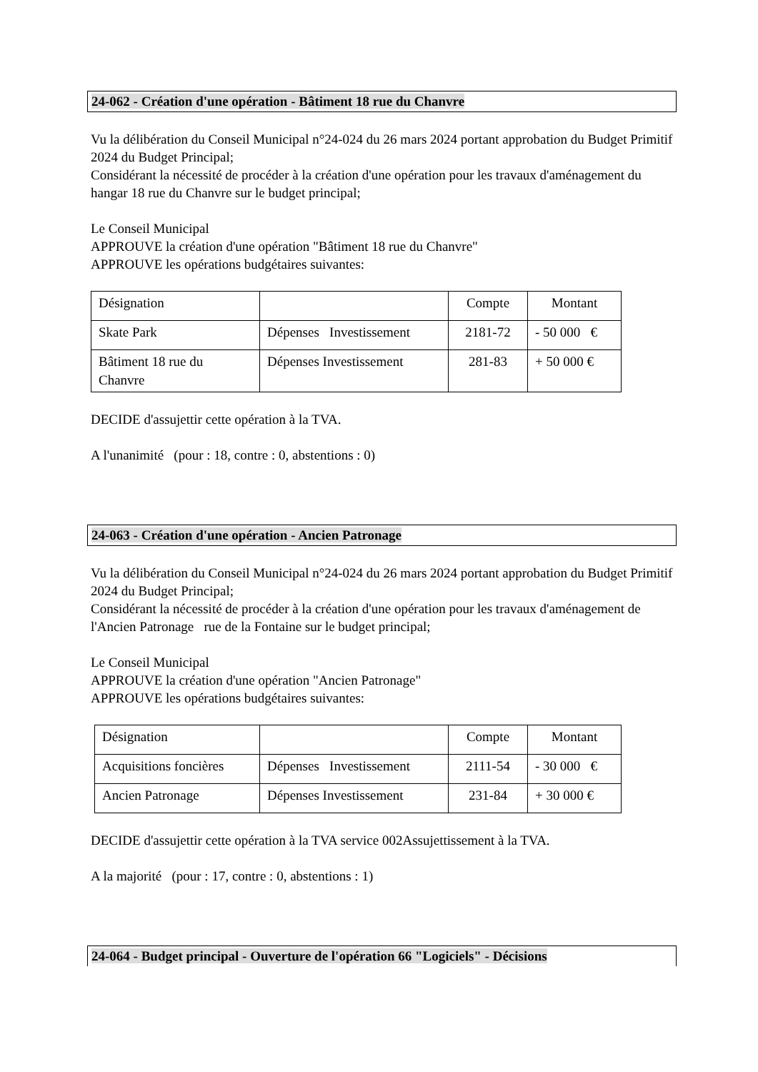24-062 - Création d'une opération - Bâtiment 18 rue du Chanvre
Vu la délibération du Conseil Municipal n°24-024 du 26 mars 2024 portant approbation du Budget Primitif 2024 du Budget Principal;
Considérant la nécessité de procéder à la création d'une opération pour les travaux d'aménagement du hangar 18 rue du Chanvre sur le budget principal;
Le Conseil Municipal
APPROUVE la création d'une opération "Bâtiment 18 rue du Chanvre"
APPROUVE les opérations budgétaires suivantes:
| Désignation | | Compte | Montant |
| Skate Park | Dépenses Investissement | 2181-72 | - 50 000 € |
| Bâtiment 18 rue du Chanvre | Dépenses Investissement | 281-83 | + 50 000 € |
DECIDE d'assujettir cette opération à la TVA.
A l'unanimité (pour : 18, contre : 0, abstentions : 0)
24-063 - Création d'une opération - Ancien Patronage
Vu la délibération du Conseil Municipal n°24-024 du 26 mars 2024 portant approbation du Budget Primitif 2024 du Budget Principal;
Considérant la nécessité de procéder à la création d'une opération pour les travaux d'aménagement de l'Ancien Patronage rue de la Fontaine sur le budget principal;
Le Conseil Municipal
APPROUVE la création d'une opération "Ancien Patronage"
APPROUVE les opérations budgétaires suivantes:
| Désignation | | Compte | Montant |
| Acquisitions foncières | Dépenses Investissement | 2111-54 | - 30 000 € |
| Ancien Patronage | Dépenses Investissement | 231-84 | + 30 000 € |
DECIDE d'assujettir cette opération à la TVA service 002Assujettissement à la TVA.
A la majorité (pour : 17, contre : 0, abstentions : 1)
24-064 - Budget principal - Ouverture de l'opération 66 "Logiciels" - Décisions